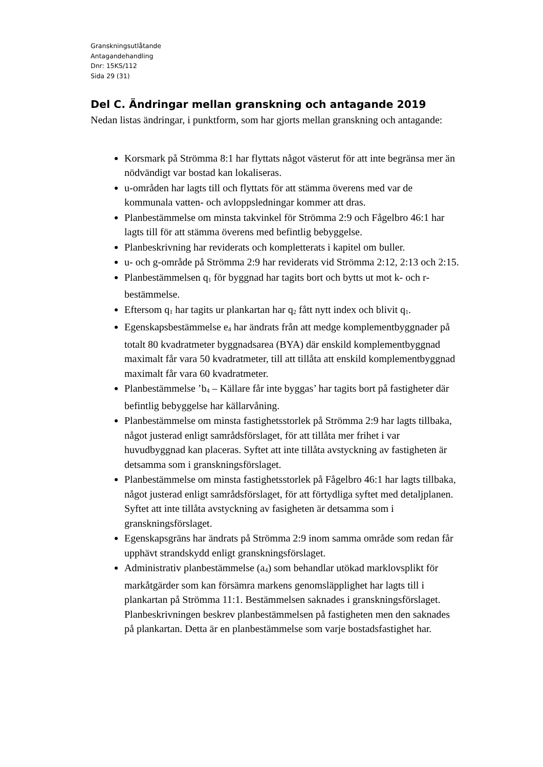Granskningsutlåtande
Antagandehandling
Dnr: 15KS/112
Sida 29 (31)
Del C. Ändringar mellan granskning och antagande 2019
Nedan listas ändringar, i punktform, som har gjorts mellan granskning och antagande:
Korsmark på Strömma 8:1 har flyttats något västerut för att inte begränsa mer än nödvändigt var bostad kan lokaliseras.
u-områden har lagts till och flyttats för att stämma överens med var de kommunala vatten- och avloppsledningar kommer att dras.
Planbestämmelse om minsta takvinkel för Strömma 2:9 och Fågelbro 46:1 har lagts till för att stämma överens med befintlig bebyggelse.
Planbeskrivning har reviderats och kompletterats i kapitel om buller.
u- och g-område på Strömma 2:9 har reviderats vid Strömma 2:12, 2:13 och 2:15.
Planbestämmelsen q<sub>1</sub> för byggnad har tagits bort och bytts ut mot k- och r-bestämmelse.
Eftersom q<sub>1</sub> har tagits ur plankartan har q<sub>2</sub> fått nytt index och blivit q<sub>1</sub>.
Egenskapsbestämmelse e<sub>4</sub> har ändrats från att medge komplementbyggnader på totalt 80 kvadratmeter byggnadsarea (BYA) där enskild komplementbyggnad maximalt får vara 50 kvadratmeter, till att tillåta att enskild komplementbyggnad maximalt får vara 60 kvadratmeter.
Planbestämmelse ’b<sub>4</sub> – Källare får inte byggas’ har tagits bort på fastigheter där befintlig bebyggelse har källarvåning.
Planbestämmelse om minsta fastighetsstorlek på Strömma 2:9 har lagts tillbaka, något justerad enligt samrådsförslaget, för att tillåta mer frihet i var huvudbyggnad kan placeras. Syftet att inte tillåta avstyckning av fastigheten är detsamma som i granskningsförslaget.
Planbestämmelse om minsta fastighetsstorlek på Fågelbro 46:1 har lagts tillbaka, något justerad enligt samrådsförslaget, för att förtydliga syftet med detaljplanen. Syftet att inte tillåta avstyckning av fasigheten är detsamma som i granskningsförslaget.
Egenskapsgräns har ändrats på Strömma 2:9 inom samma område som redan får upphävt strandskydd enligt granskningsförslaget.
Administrativ planbestämmelse (a<sub>4</sub>) som behandlar utökad marklovsplikt för markåtgärder som kan försämra markens genomsläpplighet har lagts till i plankartan på Strömma 11:1. Bestämmelsen saknades i granskningsförslaget. Planbeskrivningen beskrev planbestämmelsen på fastigheten men den saknades på plankartan. Detta är en planbestämmelse som varje bostadsfastighet har.